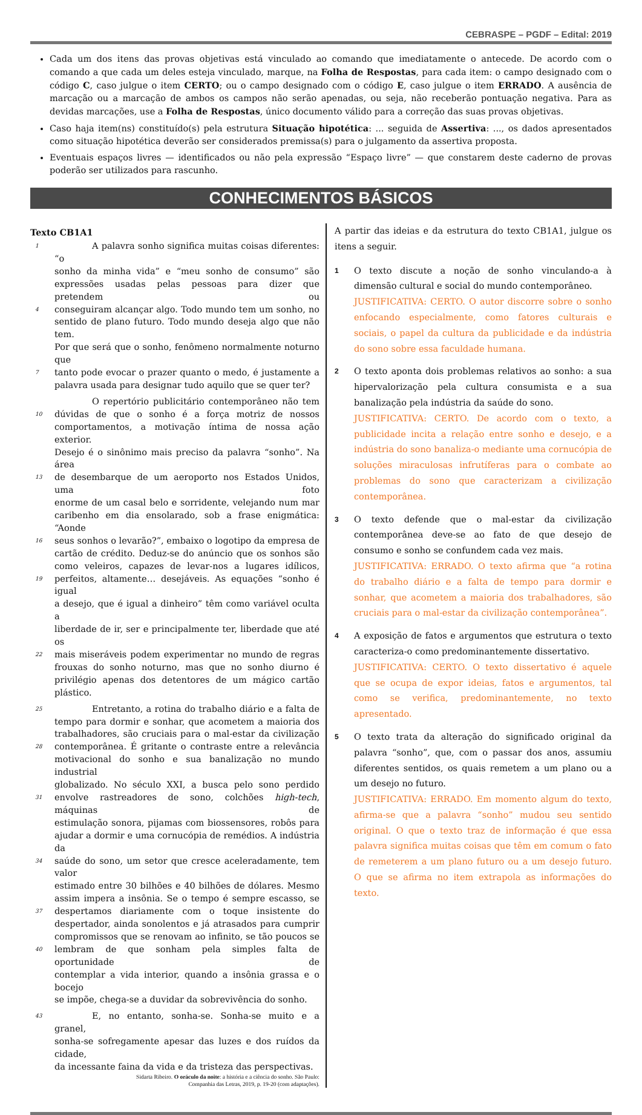CEBRASPE – PGDF – Edital: 2019
Cada um dos itens das provas objetivas está vinculado ao comando que imediatamente o antecede. De acordo com o comando a que cada um deles esteja vinculado, marque, na Folha de Respostas, para cada item: o campo designado com o código C, caso julgue o item CERTO; ou o campo designado com o código E, caso julgue o item ERRADO. A ausência de marcação ou a marcação de ambos os campos não serão apenadas, ou seja, não receberão pontuação negativa. Para as devidas marcações, use a Folha de Respostas, único documento válido para a correção das suas provas objetivas.
Caso haja item(ns) constituído(s) pela estrutura Situação hipotética: ... seguida de Assertiva: ..., os dados apresentados como situação hipotética deverão ser considerados premissa(s) para o julgamento da assertiva proposta.
Eventuais espaços livres — identificados ou não pela expressão “Espaço livre” — que constarem deste caderno de provas poderão ser utilizados para rascunho.
CONHECIMENTOS BÁSICOS
Texto CB1A1
1 A palavra sonho significa muitas coisas diferentes: “o
sonho da minha vida” e “meu sonho de consumo” são
expressões usadas pelas pessoas para dizer que pretendem ou
4 conseguiram alcançar algo. Todo mundo tem um sonho, no
sentido de plano futuro. Todo mundo deseja algo que não tem.
Por que será que o sonho, fenômeno normalmente noturno que
7 tanto pode evocar o prazer quanto o medo, é justamente a
palavra usada para designar tudo aquilo que se quer ter?
O repertório publicitário contemporâneo não tem
10 dúvidas de que o sonho é a força motriz de nossos
comportamentos, a motivação íntima de nossa ação exterior.
Desejo é o sinônimo mais preciso da palavra “sonho”. Na área
13 de desembarque de um aeroporto nos Estados Unidos, uma foto
enorme de um casal belo e sorridente, velejando num mar
caribenho em dia ensolarado, sob a frase enigmática: “Aonde
16 seus sonhos o levarão?”, embaixo o logotipo da empresa de
cartão de crédito. Deduz-se do anúncio que os sonhos são
como veleiros, capazes de levar-nos a lugares idílicos,
19 perfeitos, altamente… desejáveis. As equações “sonho é igual
a desejo, que é igual a dinheiro” têm como variável oculta a
liberdade de ir, ser e principalmente ter, liberdade que até os
22 mais miseráveis podem experimentar no mundo de regras
frouxas do sonho noturno, mas que no sonho diurno é
privilégio apenas dos detentores de um mágico cartão plástico.
25 Entretanto, a rotina do trabalho diário e a falta de
tempo para dormir e sonhar, que acometem a maioria dos
trabalhadores, são cruciais para o mal-estar da civilização
28 contemporânea. É gritante o contraste entre a relevância
motivacional do sonho e sua banalização no mundo industrial
globalizado. No século XXI, a busca pelo sono perdido
31 envolve rastreadores de sono, colchões high-tech, máquinas de
estimulação sonora, pijamas com biossensores, robôs para
ajudar a dormir e uma cornucópia de remédios. A indústria da
34 saúde do sono, um setor que cresce aceleradamente, tem valor
estimado entre 30 bilhões e 40 bilhões de dólares. Mesmo
assim impera a insônia. Se o tempo é sempre escasso, se
37 despertamos diariamente com o toque insistente do
despertador, ainda sonolentos e já atrasados para cumprir
compromissos que se renovam ao infinito, se tão poucos se
40 lembram de que sonham pela simples falta de oportunidade de
contemplar a vida interior, quando a insônia grassa e o bocejo
se impõe, chega-se a duvidar da sobrevivência do sonho.
43 E, no entanto, sonha-se. Sonha-se muito e a granel,
sonha-se sofregamente apesar das luzes e dos ruídos da cidade,
da incessante faina da vida e da tristeza das perspectivas.
Sidarta Ribeiro. O oráculo da noite: a história e a ciência do sonho. São Paulo: Companhia das Letras, 2019, p. 19-20 (com adaptações).
A partir das ideias e da estrutura do texto CB1A1, julgue os itens a seguir.
1
O texto discute a noção de sonho vinculando-a à dimensão cultural e social do mundo contemporâneo.
JUSTIFICATIVA: CERTO. O autor discorre sobre o sonho enfocando especialmente, como fatores culturais e sociais, o papel da cultura da publicidade e da indústria do sono sobre essa faculdade humana.
2
O texto aponta dois problemas relativos ao sonho: a sua hipervalorização pela cultura consumista e a sua banalização pela indústria da saúde do sono.
JUSTIFICATIVA: CERTO. De acordo com o texto, a publicidade incita a relação entre sonho e desejo, e a indústria do sono banaliza-o mediante uma cornucópia de soluções miraculosas infrutíferas para o combate ao problemas do sono que caracterizam a civilização contemporânea.
3
O texto defende que o mal-estar da civilização contemporânea deve-se ao fato de que desejo de consumo e sonho se confundem cada vez mais.
JUSTIFICATIVA: ERRADO. O texto afirma que “a rotina do trabalho diário e a falta de tempo para dormir e sonhar, que acometem a maioria dos trabalhadores, são cruciais para o mal-estar da civilização contemporânea”.
4
A exposição de fatos e argumentos que estrutura o texto caracteriza-o como predominantemente dissertativo.
JUSTIFICATIVA: CERTO. O texto dissertativo é aquele que se ocupa de expor ideias, fatos e argumentos, tal como se verifica, predominantemente, no texto apresentado.
5
O texto trata da alteração do significado original da palavra “sonho”, que, com o passar dos anos, assumiu diferentes sentidos, os quais remetem a um plano ou a um desejo no futuro.
JUSTIFICATIVA: ERRADO. Em momento algum do texto, afirma-se que a palavra “sonho” mudou seu sentido original. O que o texto traz de informação é que essa palavra significa muitas coisas que têm em comum o fato de remeterem a um plano futuro ou a um desejo futuro. O que se afirma no item extrapola as informações do texto.